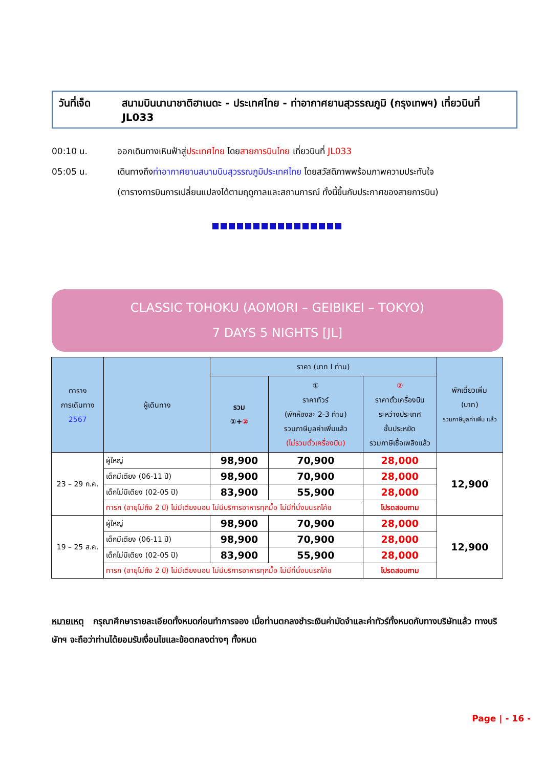วันที่เจ็ด สนามบินนานาชาติฮาเนดะ - ประเทศไทย - ท่าอากาศยานสุวรรณภูมิ (กรุงเทพฯ) เที่ยวบินที่ JL033
00:10 น. ออกเดินทางเหินฟ้าสู่ประเทศไทย โดยสายการบินไทย เที่ยวบินที่ JL033
05:05 น. เดินทางถึงท่าอากาศยานสนามบินสุวรรณภูมิประเทศไทย โดยสวัสดิภาพพร้อมภาพความประทับใจ
(ตารางการบินการเปลี่ยนแปลงได้ตามฤดูกาลและสถานการณ์ ทั้งนี้ขึ้นกับประกาศของสายการบิน)
CLASSIC TOHOKU (AOMORI – GEIBIKEI – TOKYO)
7 DAYS 5 NIGHTS [JL]
| ตาราง การเดินทาง 2567 | ผู้เดินทาง | ราคา (บาท I ท่าน) | | | พักเดี่ยวเพิ่ม (บาท) รวมภาษีมูลค่าเพิ่ม แล้ว |
| --- | --- | --- | --- | --- | --- |
| | | รวม ①+ ② | ① ราคาทัวร์ (พักห้องละ 2-3 ท่าน) รวมภาษีมูลค่าเพิ่มแล้ว (ไม่รวมตั๋วเครื่องบิน) | ② ราคาตั๋วเครื่องบิน ระหว่างประเทศ ชั้นประหยัด รวมภาษีเชื้อเพลิงแล้ว | |
| 23 – 29 ก.ค. | ผู้ใหญ่ | 98,900 | 70,900 | 28,000 | 12,900 |
| | เด็กมีเตียง (06-11 ปี) | 98,900 | 70,900 | 28,000 | |
| | เด็กไม่มีเตียง (02-05 ปี) | 83,900 | 55,900 | 28,000 | |
| | ทารก (อายุไม่ถึง 2 ปี) ไม่มีเตียงนอน ไม่มีบริการอาหารทุกมื้อ ไม่มีที่นั่งบนรถโค้ช | | | โปรดสอบถาม | |
| 19 – 25 ส.ค. | ผู้ใหญ่ | 98,900 | 70,900 | 28,000 | 12,900 |
| | เด็กมีเตียง (06-11 ปี) | 98,900 | 70,900 | 28,000 | |
| | เด็กไม่มีเตียง (02-05 ปี) | 83,900 | 55,900 | 28,000 | |
| | ทารก (อายุไม่ถึง 2 ปี) ไม่มีเตียงนอน ไม่มีบริการอาหารทุกมื้อ ไม่มีที่นั่งบนรถโค้ช | | | โปรดสอบถาม | |
หมายเหตุ กรุณาศึกษารายละเอียดทั้งหมดก่อนทำการจอง เมื่อท่านตกลงชำระเงินค่ามัดจำและค่าทัวร์ทั้งหมดกับทางบริษัทแล้ว ทางบริษัทฯ จะถือว่าท่านได้ยอมรับเงื่อนไขและข้อตกลงต่างๆ ทั้งหมด
Page | - 16 -